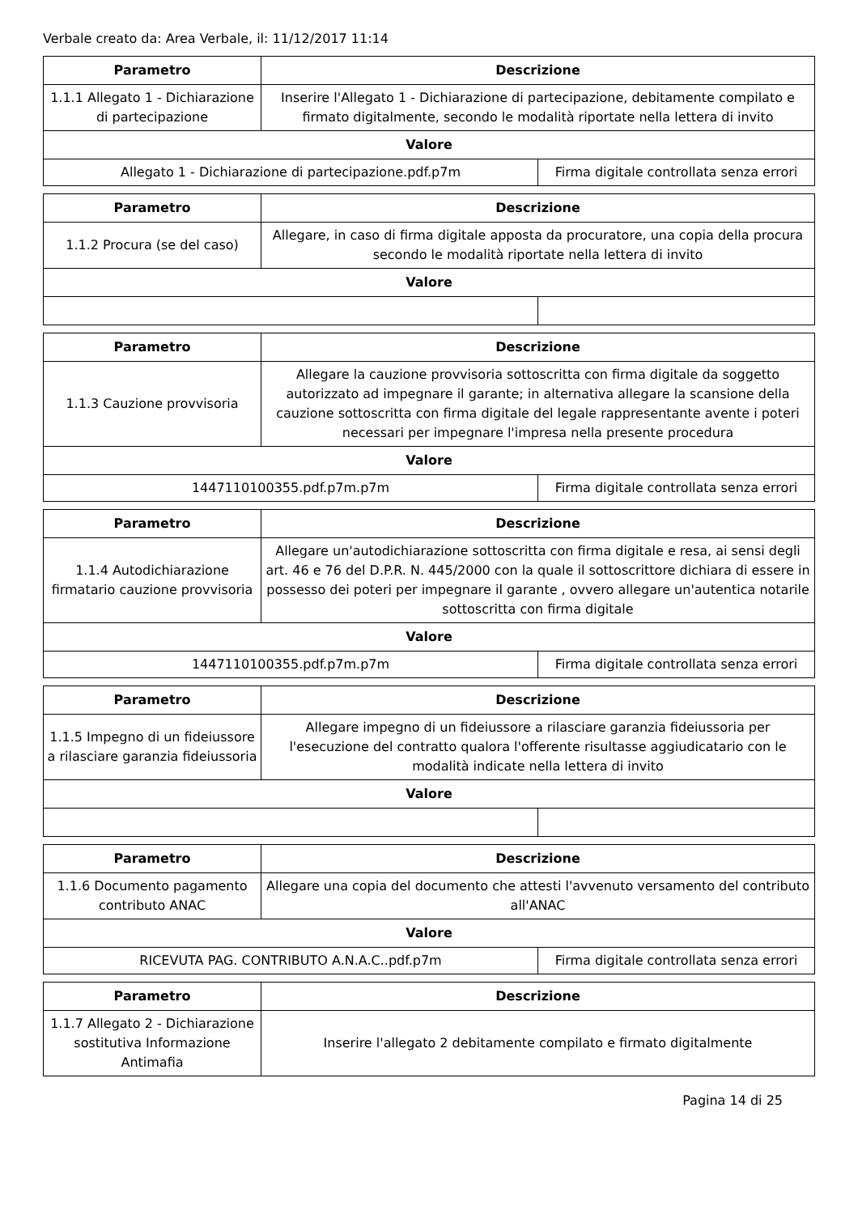Verbale creato da: Area Verbale, il: 11/12/2017 11:14
| Parametro | Descrizione | |
| --- | --- | --- |
| 1.1.1 Allegato 1 - Dichiarazione di partecipazione | Inserire l'Allegato 1 - Dichiarazione di partecipazione, debitamente compilato e firmato digitalmente, secondo le modalità riportate nella lettera di invito | |
| Valore | | |
| Allegato 1 - Dichiarazione di partecipazione.pdf.p7m | | Firma digitale controllata senza errori |
| Parametro | Descrizione | |
| --- | --- | --- |
| 1.1.2 Procura (se del caso) | Allegare, in caso di firma digitale apposta da procuratore, una copia della procura secondo le modalità riportate nella lettera di invito | |
| Valore | | |
| Parametro | Descrizione | |
| --- | --- | --- |
| 1.1.3 Cauzione provvisoria | Allegare la cauzione provvisoria sottoscritta con firma digitale da soggetto autorizzato ad impegnare il garante; in alternativa allegare la scansione della cauzione sottoscritta con firma digitale del legale rappresentante avente i poteri necessari per impegnare l'impresa nella presente procedura | |
| Valore | | |
| 1447110100355.pdf.p7m.p7m | | Firma digitale controllata senza errori |
| Parametro | Descrizione | |
| --- | --- | --- |
| 1.1.4 Autodichiarazione firmatario cauzione provvisoria | Allegare un'autodichiarazione sottoscritta con firma digitale e resa, ai sensi degli art. 46 e 76 del D.P.R. N. 445/2000 con la quale il sottoscrittore dichiara di essere in possesso dei poteri per impegnare il garante , ovvero allegare un'autentica notarile sottoscritta con firma digitale | |
| Valore | | |
| 1447110100355.pdf.p7m.p7m | | Firma digitale controllata senza errori |
| Parametro | Descrizione | |
| --- | --- | --- |
| 1.1.5 Impegno di un fideiussore a rilasciare garanzia fideiussoria | Allegare impegno di un fideiussore a rilasciare garanzia fideiussoria per l'esecuzione del contratto qualora l'offerente risultasse aggiudicatario con le modalità indicate nella lettera di invito | |
| Valore | | |
| Parametro | Descrizione | |
| --- | --- | --- |
| 1.1.6 Documento pagamento contributo ANAC | Allegare una copia del documento che attesti l'avvenuto versamento del contributo all'ANAC | |
| Valore | | |
| RICEVUTA PAG. CONTRIBUTO A.N.A.C..pdf.p7m | | Firma digitale controllata senza errori |
| Parametro | Descrizione |
| --- | --- |
| 1.1.7 Allegato 2 - Dichiarazione sostitutiva Informazione Antimafia | Inserire l'allegato 2 debitamente compilato e firmato digitalmente |
Pagina 14 di 25